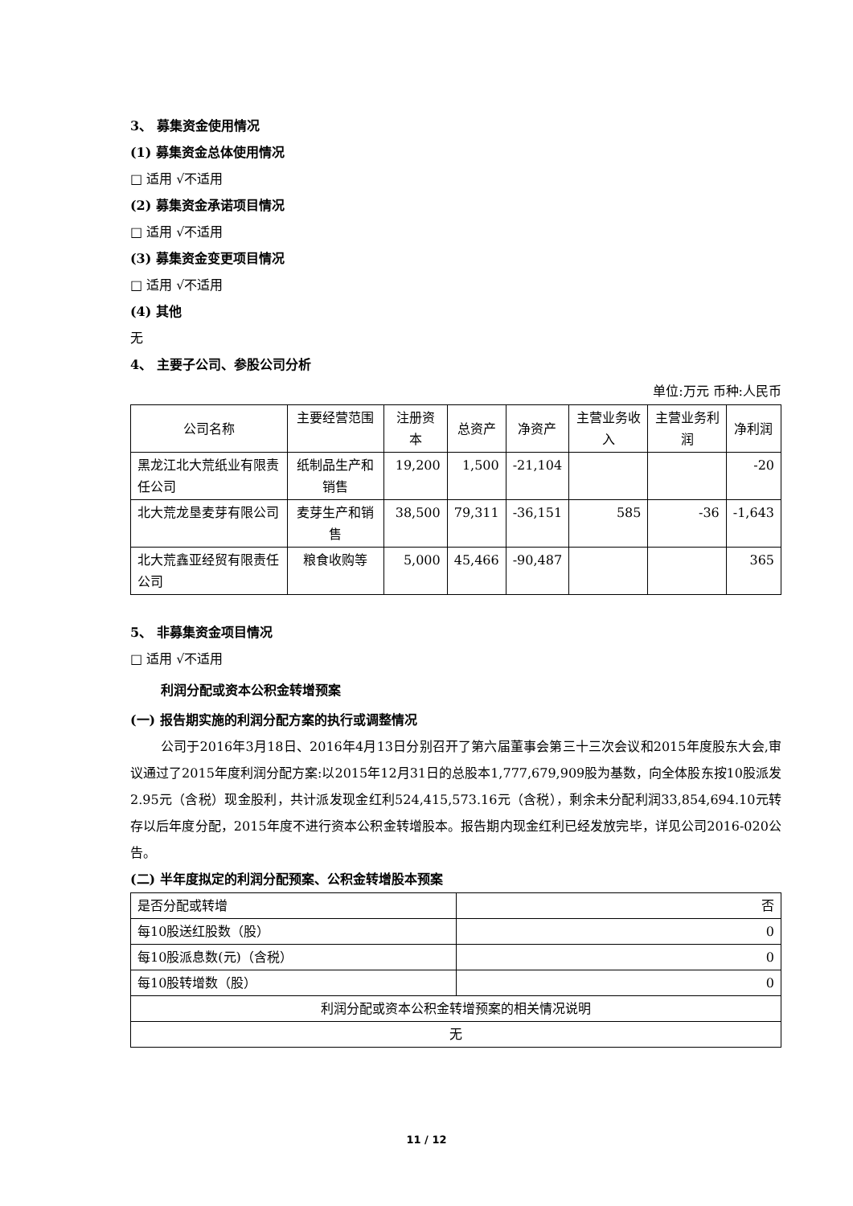3、 募集资金使用情况
(1) 募集资金总体使用情况
□ 适用 √不适用
(2) 募集资金承诺项目情况
□ 适用 √不适用
(3) 募集资金变更项目情况
□ 适用 √不适用
(4) 其他
无
4、 主要子公司、参股公司分析
单位:万元 币种:人民币
| 公司名称 | 主要经营范围 | 注册资本 | 总资产 | 净资产 | 主营业务收入 | 主营业务利润 | 净利润 |
| 黑龙江北大荒纸业有限责任公司 | 纸制品生产和销售 | 19,200 | 1,500 | -21,104 | | | -20 |
| 北大荒龙垦麦芽有限公司 | 麦芽生产和销售 | 38,500 | 79,311 | -36,151 | 585 | -36 | -1,643 |
| 北大荒鑫亚经贸有限责任公司 | 粮食收购等 | 5,000 | 45,466 | -90,487 | | | 365 |
5、 非募集资金项目情况
□ 适用 √不适用
利润分配或资本公积金转增预案
(一) 报告期实施的利润分配方案的执行或调整情况
公司于2016年3月18日、2016年4月13日分别召开了第六届董事会第三十三次会议和2015年度股东大会,审议通过了2015年度利润分配方案:以2015年12月31日的总股本1,777,679,909股为基数，向全体股东按10股派发2.95元（含税）现金股利，共计派发现金红利524,415,573.16元（含税），剩余未分配利润33,854,694.10元转存以后年度分配，2015年度不进行资本公积金转增股本。报告期内现金红利已经发放完毕，详见公司2016-020公告。
(二) 半年度拟定的利润分配预案、公积金转增股本预案
| 是否分配或转增 | 否 |
| 每10股送红股数（股） | 0 |
| 每10股派息数(元)（含税） | 0 |
| 每10股转增数（股） | 0 |
| 利润分配或资本公积金转增预案的相关情况说明 | |
| 无 | |
11 / 12